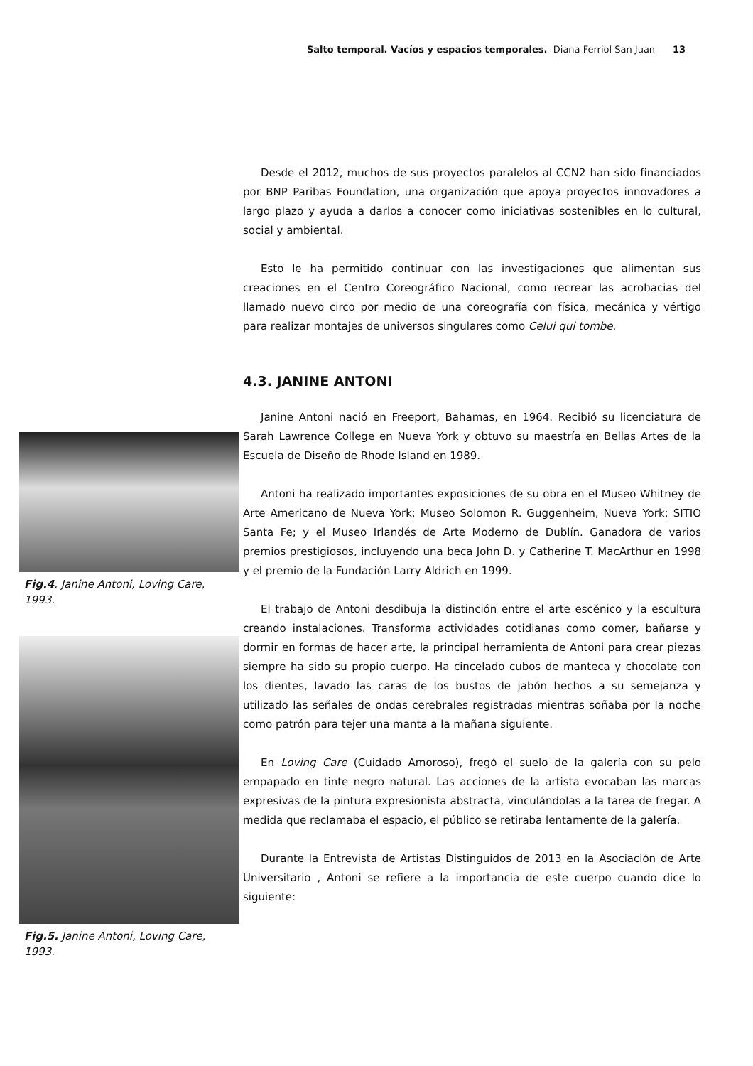Salto temporal. Vacíos y espacios temporales. Diana Ferriol San Juan 13
Fig.4. Janine Antoni, Loving Care, 1993.
Fig.5. Janine Antoni, Loving Care, 1993.
Desde el 2012, muchos de sus proyectos paralelos al CCN2 han sido financiados por BNP Paribas Foundation, una organización que apoya proyectos innovadores a largo plazo y ayuda a darlos a conocer como iniciativas sostenibles en lo cultural, social y ambiental.
Esto le ha permitido continuar con las investigaciones que alimentan sus creaciones en el Centro Coreográfico Nacional, como recrear las acrobacias del llamado nuevo circo por medio de una coreografía con física, mecánica y vértigo para realizar montajes de universos singulares como Celui qui tombe.
4.3. JANINE ANTONI
Janine Antoni nació en Freeport, Bahamas, en 1964. Recibió su licenciatura de Sarah Lawrence College en Nueva York y obtuvo su maestría en Bellas Artes de la Escuela de Diseño de Rhode Island en 1989.
Antoni ha realizado importantes exposiciones de su obra en el Museo Whitney de Arte Americano de Nueva York; Museo Solomon R. Guggenheim, Nueva York; SITIO Santa Fe; y el Museo Irlandés de Arte Moderno de Dublín. Ganadora de varios premios prestigiosos, incluyendo una beca John D. y Catherine T. MacArthur en 1998 y el premio de la Fundación Larry Aldrich en 1999.
El trabajo de Antoni desdibuja la distinción entre el arte escénico y la escultura creando instalaciones. Transforma actividades cotidianas como comer, bañarse y dormir en formas de hacer arte, la principal herramienta de Antoni para crear piezas siempre ha sido su propio cuerpo. Ha cincelado cubos de manteca y chocolate con los dientes, lavado las caras de los bustos de jabón hechos a su semejanza y utilizado las señales de ondas cerebrales registradas mientras soñaba por la noche como patrón para tejer una manta a la mañana siguiente.
En Loving Care (Cuidado Amoroso), fregó el suelo de la galería con su pelo empapado en tinte negro natural. Las acciones de la artista evocaban las marcas expresivas de la pintura expresionista abstracta, vinculándolas a la tarea de fregar. A medida que reclamaba el espacio, el público se retiraba lentamente de la galería.
Durante la Entrevista de Artistas Distinguidos de 2013 en la Asociación de Arte Universitario , Antoni se refiere a la importancia de este cuerpo cuando dice lo siguiente: